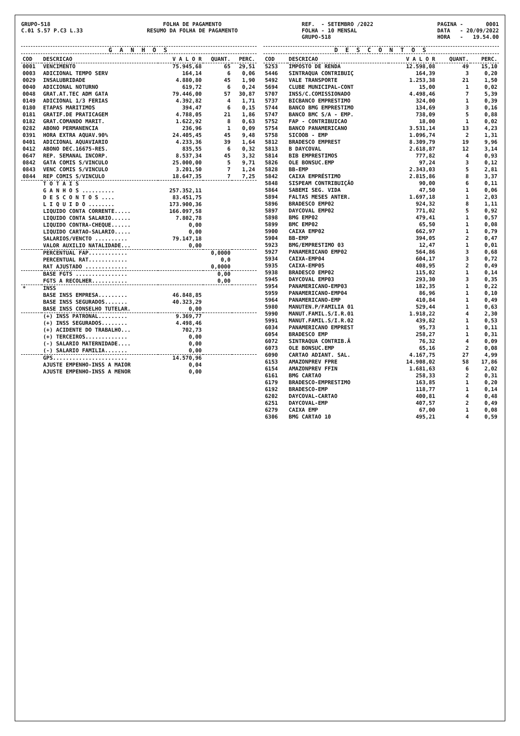GRUPO-518 C.01 S.57 P.C3 L.33
FOLHA DE PAGAMENTO RESUMO DA FOLHA DE PAGAMENTO
REF. - SETEMBRO /2022 FOLHA - 10 MENSAL GRUPO-518
PAGINA - 0001 DATA - 20/09/2022 HORA - 19.54.00
G A N H O S
| COD | DESCRICAO | V A L O R | QUANT. | PERC. |
| --- | --- | --- | --- | --- |
| 0001 | VENCIMENTO | 75.945,68 | 65 | 29,51 |
| 0003 | ADICIONAL TEMPO SERV | 164,14 | 6 | 0,06 |
| 0029 | INSALUBRIDADE | 4.880,80 | 45 | 1,90 |
| 0040 | ADICIONAL NOTURNO | 619,72 | 6 | 0,24 |
| 0048 | GRAT.AT.TEC ADM GATA | 79.446,00 | 57 | 30,87 |
| 0149 | ADICIONAL 1/3 FERIAS | 4.392,82 | 4 | 1,71 |
| 0180 | ETAPAS MARITIMOS | 394,47 | 6 | 0,15 |
| 0181 | GRATIF.DE PRATICAGEM | 4.788,05 | 21 | 1,86 |
| 0182 | GRAT.COMANDO MARIT. | 1.622,92 | 8 | 0,63 |
| 0282 | ABONO PERMANENCIA | 236,96 | 1 | 0,09 |
| 0391 | HORA EXTRA AQUAV.90% | 24.405,45 | 45 | 9,48 |
| 0401 | ADICIONAL AQUAVIARIO | 4.233,36 | 39 | 1,64 |
| 0412 | ABONO DEC.16675-RES. | 835,55 | 6 | 0,32 |
| 0647 | REP. SEMANAL INCORP. | 8.537,34 | 45 | 3,32 |
| 0842 | GATA COMIS S/VINCULO | 25.000,00 | 5 | 9,71 |
| 0843 | VENC COMIS S/VINCULO | 3.201,50 | 7 | 1,24 |
| 0844 | REP COMIS S/VINCULO | 18.647,35 | 7 | 7,25 |
| | T O T A I S | | | |
| | G A N H O S .......... | 257.352,11 | | |
| | D E S C O N T O S .... | 83.451,75 | | |
| | L I Q U I D O ........ | 173.900,36 | | |
| | LIQUIDO CONTA CORRENTE..... | 166.097,58 | | |
| | LIQUIDO CONTA SALARIO...... | 7.802,78 | | |
| | LIQUIDO CONTRA-CHEQUE...... | 0,00 | | |
| | LIQUIDO CARTAO-SALARIO..... | 0,00 | | |
| | SALARIOS/VENCTO .......... | 79.147,18 | | |
| | VALOR AUXILIO NATALIDADE... | 0,00 | | |
| | PERCENTUAL FAP............ | | 0,0000 | |
| | PERCENTUAL RAT............ | | 0,0 | |
| | RAT AJUSTADO ............. | | 0,0000 | |
| | BASE FGTS ................ | | 0,00 | |
| | FGTS A RECOLHER........... | | 0,00 | |
| * | INSS | | | |
| | BASE INSS EMPRESA......... | 46.848,85 | | |
| | BASE INSS SEGURADOS....... | 40.323,29 | | |
| | BASE INSS CONSELHO TUTELAR. | 0,00 | | |
| | (+) INSS PATRONAL......... | 9.369,77 | | |
| | (+) INSS SEGURADOS........ | 4.498,46 | | |
| | (+) ACIDENTE DO TRABALHO... | 702,73 | | |
| | (+) TERCEIROS............. | 0,00 | | |
| | (-) SALARIO MATERNIDADE.... | 0,00 | | |
| | (-) SALARIO FAMILIA....... | 0,00 | | |
| | GPS....................... | 14.570,96 | | |
| | AJUSTE EMPENHO-INSS A MAIOR | 0,04 | | |
| | AJUSTE EMPENHO-INSS A MENOR | 0,00 | | |
D E S C O N T O S
| COD | DESCRICAO | V A L O R | QUANT. | PERC. |
| --- | --- | --- | --- | --- |
| 5253 | IMPOSTO DE RENDA | 12.598,08 | 49 | 15,10 |
| 5446 | SINTRAQUA CONTRIBUIÇ | 164,39 | 3 | 0,20 |
| 5492 | VALE TRANSPORTE | 1.253,38 | 21 | 1,50 |
| 5694 | CLUBE MUNICIPAL-CONT | 15,00 | 1 | 0,02 |
| 5707 | INSS/C.COMISSIONADO | 4.498,46 | 7 | 5,39 |
| 5737 | BICBANCO EMPRESTIMO | 324,00 | 1 | 0,39 |
| 5744 | BANCO BMG EMPRESTIMO | 134,69 | 3 | 0,16 |
| 5747 | BANCO BMC S/A - EMP. | 738,09 | 5 | 0,88 |
| 5752 | FAP - CONTRIBUICAO | 18,00 | 1 | 0,02 |
| 5754 | BANCO PANAMERICANO | 3.531,14 | 13 | 4,23 |
| 5758 | SICOOB - EMP | 1.096,74 | 2 | 1,31 |
| 5812 | BRADESCO EMPREST | 8.309,79 | 19 | 9,96 |
| 5813 | B DAYCOVAL | 2.618,87 | 12 | 3,14 |
| 5814 | BIB EMPRESTIMOS | 777,82 | 4 | 0,93 |
| 5826 | OLE BONSUC.EMP | 97,24 | 3 | 0,12 |
| 5828 | BB-EMP | 2.343,03 | 5 | 2,81 |
| 5842 | CAIXA EMPRÉSTIMO | 2.815,86 | 8 | 3,37 |
| 5848 | SISPEAM CONTRIBUIÇÃO | 90,00 | 6 | 0,11 |
| 5864 | SABEMI SEG. VIDA | 47,50 | 1 | 0,06 |
| 5894 | FALTAS MESES ANTER. | 1.697,18 | 1 | 2,03 |
| 5896 | BRADESCO EMP02 | 924,32 | 8 | 1,11 |
| 5897 | DAYCOVAL EMP02 | 771,02 | 5 | 0,92 |
| 5898 | BMG EMP02 | 479,41 | 1 | 0,57 |
| 5899 | BMC EMP02 | 65,50 | 1 | 0,08 |
| 5900 | CAIXA EMP02 | 662,97 | 1 | 0,79 |
| 5904 | BB-EMP | 394,05 | 2 | 0,47 |
| 5923 | BMG/EMPRESTIMO 03 | 12,47 | 1 | 0,01 |
| 5927 | PANAMERICANO EMP02 | 564,86 | 3 | 0,68 |
| 5934 | CAIXA-EMP04 | 604,17 | 3 | 0,72 |
| 5935 | CAIXA-EMP05 | 408,95 | 2 | 0,49 |
| 5938 | BRADESCO EMP02 | 115,02 | 1 | 0,14 |
| 5945 | DAYCOVAL EMP03 | 293,30 | 3 | 0,35 |
| 5954 | PANAMERICANO-EMP03 | 182,35 | 1 | 0,22 |
| 5959 | PANAMERICANO-EMP04 | 86,96 | 1 | 0,10 |
| 5964 | PANAMERICANO-EMP | 410,84 | 1 | 0,49 |
| 5980 | MANUTEN.P/FAMILIA 01 | 529,44 | 1 | 0,63 |
| 5990 | MANUT.FAMIL.S/I.R.01 | 1.918,22 | 4 | 2,30 |
| 5991 | MANUT.FAMIL.S/I.R.02 | 439,82 | 1 | 0,53 |
| 6034 | PANAMERICANO EMPREST | 95,73 | 1 | 0,11 |
| 6054 | BRADESCO EMP | 258,27 | 1 | 0,31 |
| 6072 | SINTRAQUA CONTRIB.Â | 76,32 | 4 | 0,09 |
| 6073 | OLE BONSUC.EMP | 65,16 | 2 | 0,08 |
| 6090 | CARTAO ADIANT. SAL. | 4.167,75 | 27 | 4,99 |
| 6153 | AMAZONPREV FPRE | 14.908,02 | 58 | 17,86 |
| 6154 | AMAZONPREV FFIN | 1.681,63 | 6 | 2,02 |
| 6161 | BMG CARTAO | 258,33 | 2 | 0,31 |
| 6179 | BRADESCO-EMPRESTIMO | 163,85 | 1 | 0,20 |
| 6192 | BRADESCO-EMP | 118,77 | 1 | 0,14 |
| 6202 | DAYCOVAL-CARTAO | 400,81 | 4 | 0,48 |
| 6251 | DAYCOVAL-EMP | 407,57 | 2 | 0,49 |
| 6279 | CAIXA EMP | 67,00 | 1 | 0,08 |
| 6306 | BMG CARTAO 10 | 495,21 | 4 | 0,59 |